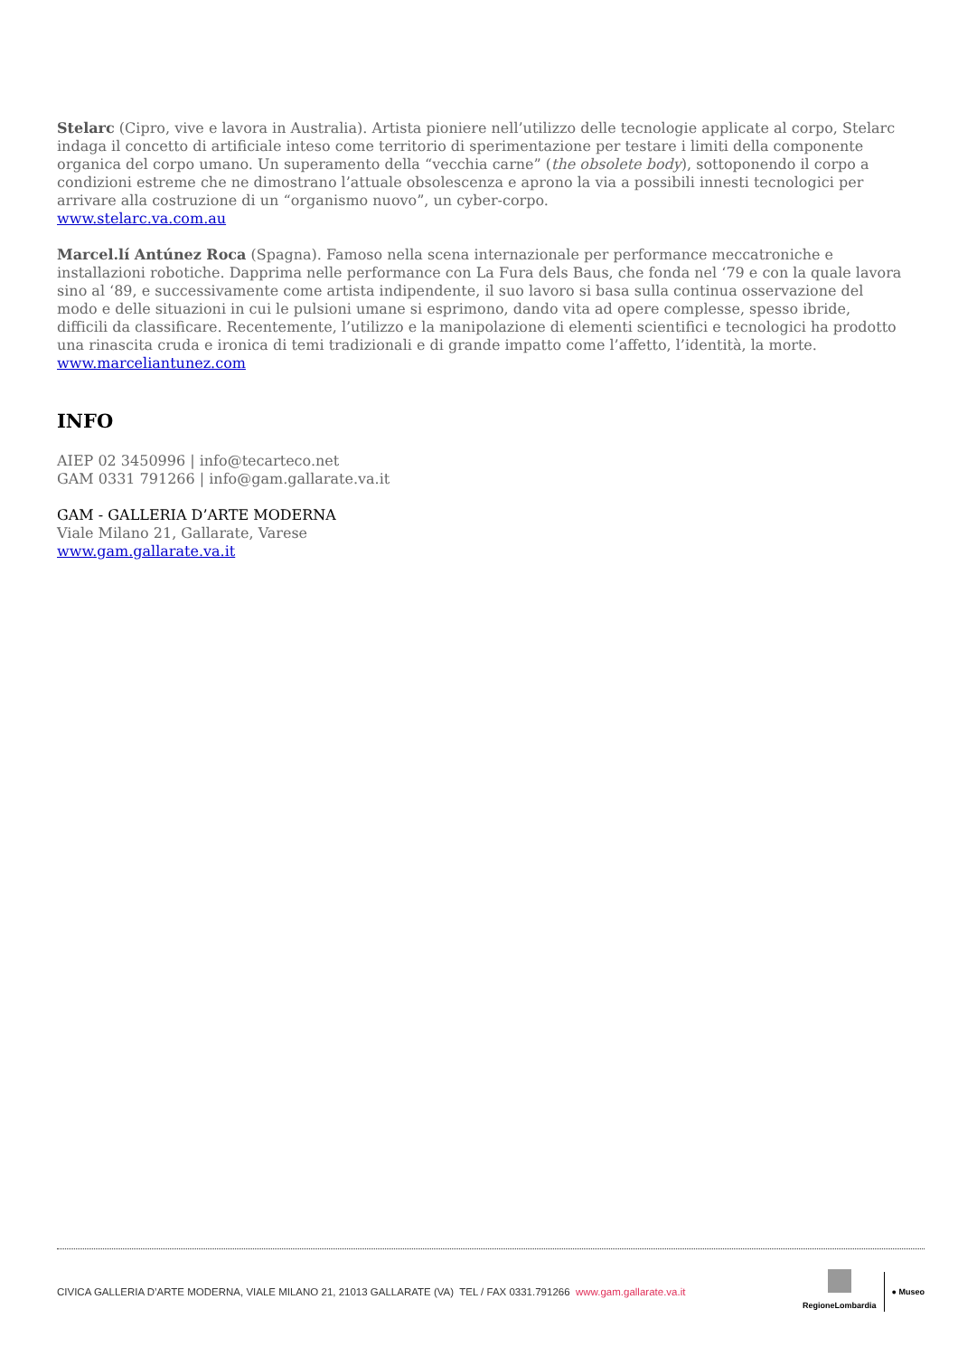Stelarc (Cipro, vive e lavora in Australia). Artista pioniere nell’utilizzo delle tecnologie applicate al corpo, Stelarc indaga il concetto di artificiale inteso come territorio di sperimentazione per testare i limiti della componente organica del corpo umano. Un superamento della “vecchia carne” (the obsolete body), sottoponendo il corpo a condizioni estreme che ne dimostrano l’attuale obsolescenza e aprono la via a possibili innesti tecnologici per arrivare alla costruzione di un “organismo nuovo”, un cyber-corpo.
www.stelarc.va.com.au
Marcel.lí Antúnez Roca (Spagna). Famoso nella scena internazionale per performance meccatroniche e installazioni robotiche. Dapprima nelle performance con La Fura dels Baus, che fonda nel ‘79 e con la quale lavora sino al ‘89, e successivamente come artista indipendente, il suo lavoro si basa sulla continua osservazione del modo e delle situazioni in cui le pulsioni umane si esprimono, dando vita ad opere complesse, spesso ibride, difficili da classificare. Recentemente, l’utilizzo e la manipolazione di elementi scientifici e tecnologici ha prodotto una rinascita cruda e ironica di temi tradizionali e di grande impatto come l’affetto, l’identità, la morte.
www.marceliantunez.com
INFO
AIEP 02 3450996 | info@tecarteco.net
GAM 0331 791266 | info@gam.gallarate.va.it
GAM - GALLERIA D’ARTE MODERNA
Viale Milano 21, Gallarate, Varese
www.gam.gallarate.va.it
CIVICA GALLERIA D’ARTE MODERNA, VIALE MILANO 21, 21013 GALLARATE (VA) TEL / FAX 0331.791266 www.gam.gallarate.va.it
RegioneLombardia ● Museo